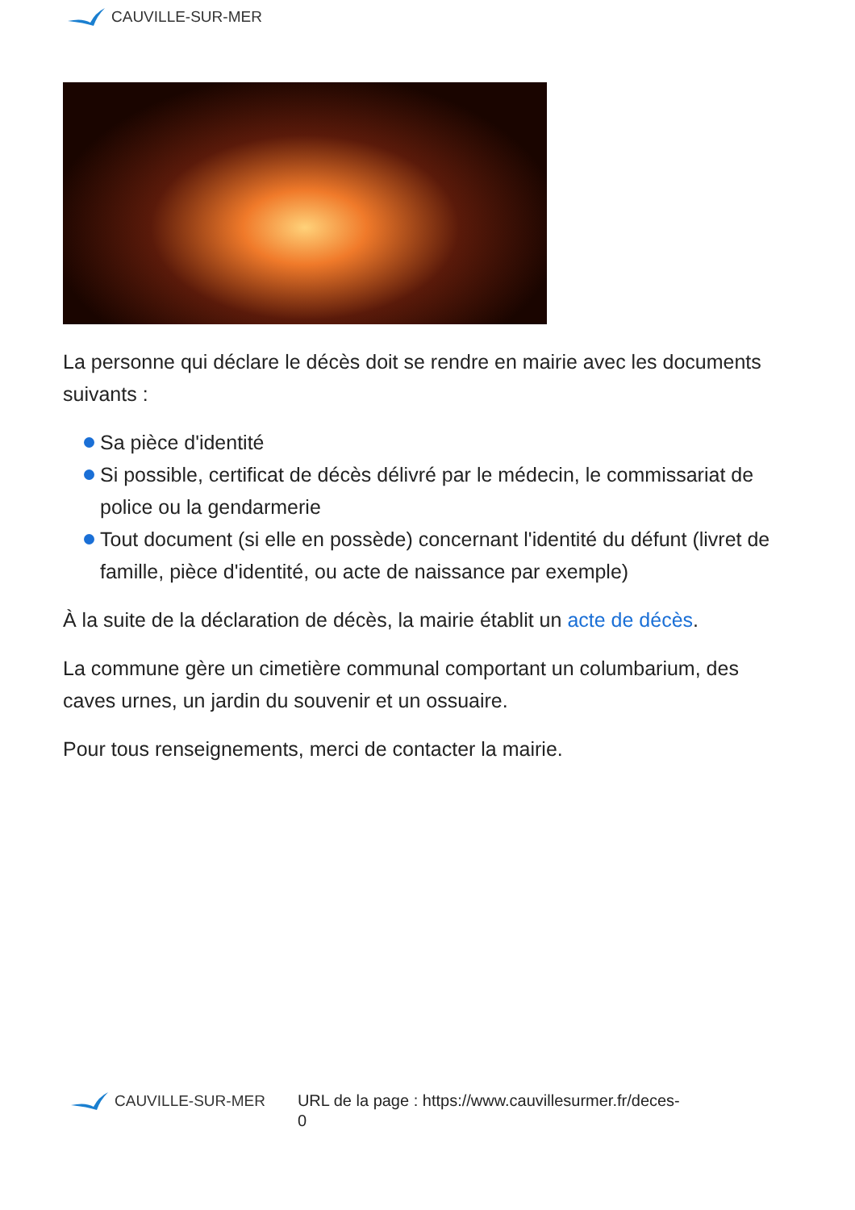CAUVILLE-SUR-MER
La personne qui déclare le décès doit se rendre en mairie avec les documents suivants :
Sa pièce d'identité
Si possible, certificat de décès délivré par le médecin, le commissariat de police ou la gendarmerie
Tout document (si elle en possède) concernant l'identité du défunt (livret de famille, pièce d'identité, ou acte de naissance par exemple)
À la suite de la déclaration de décès, la mairie établit un acte de décès.
La commune gère un cimetière communal comportant un columbarium, des caves urnes, un jardin du souvenir et un ossuaire.
Pour tous renseignements, merci de contacter la mairie.
CAUVILLE-SUR-MER
URL de la page : https://www.cauvillesurmer.fr/deces-
0